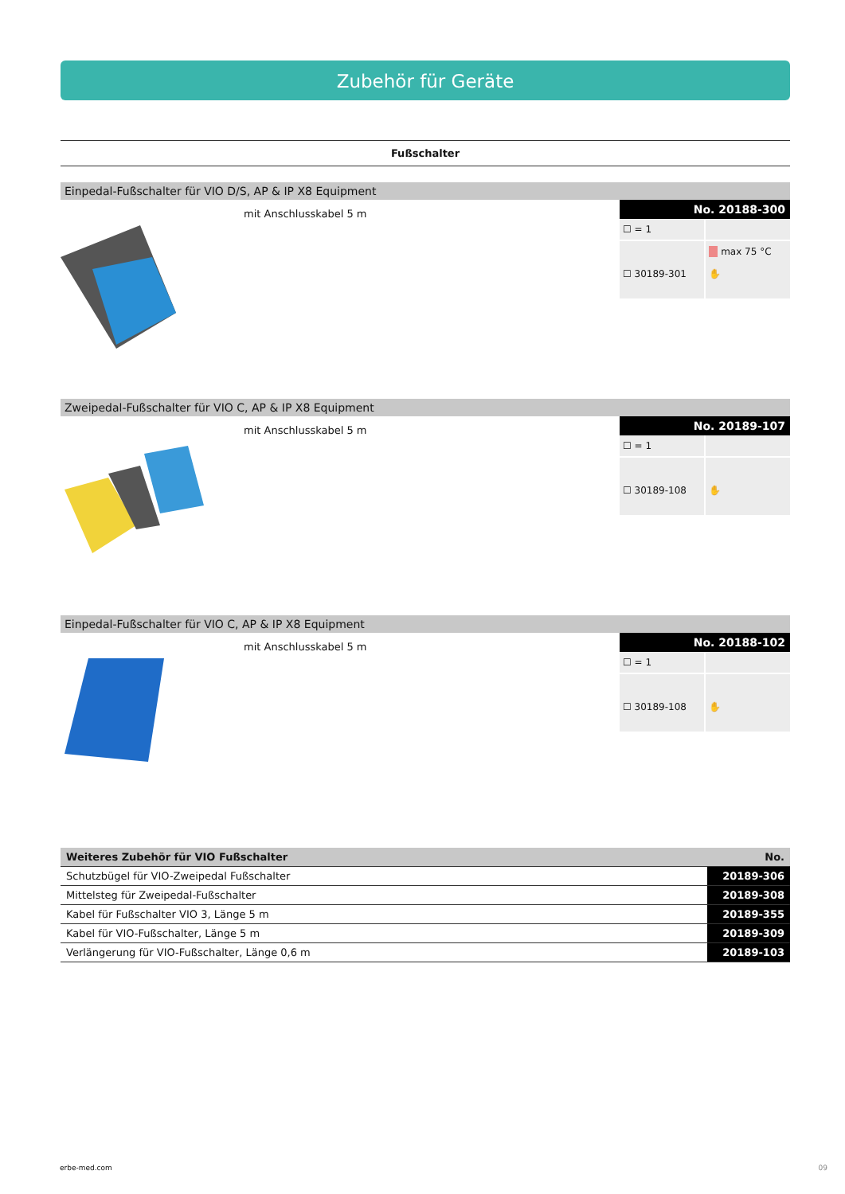Zubehör für Geräte
Fußschalter
Einpedal-Fußschalter für VIO D/S, AP & IP X8 Equipment
mit Anschlusskabel 5 m
No. 20188-300
☐ = 1
☐ 30189-301
■ max 75 °C
✋
Zweipedal-Fußschalter für VIO C, AP & IP X8 Equipment
mit Anschlusskabel 5 m
No. 20189-107
☐ = 1
☐ 30189-108
✋
Einpedal-Fußschalter für VIO C, AP & IP X8 Equipment
mit Anschlusskabel 5 m
No. 20188-102
☐ = 1
☐ 30189-108
✋
| Weiteres Zubehör für VIO Fußschalter | No. |
| --- | --- |
| Schutzbügel für VIO-Zweipedal Fußschalter | 20189-306 |
| Mittelsteg für Zweipedal-Fußschalter | 20189-308 |
| Kabel für Fußschalter VIO 3, Länge 5 m | 20189-355 |
| Kabel für VIO-Fußschalter, Länge 5 m | 20189-309 |
| Verlängerung für VIO-Fußschalter, Länge 0,6 m | 20189-103 |
erbe-med.com 09